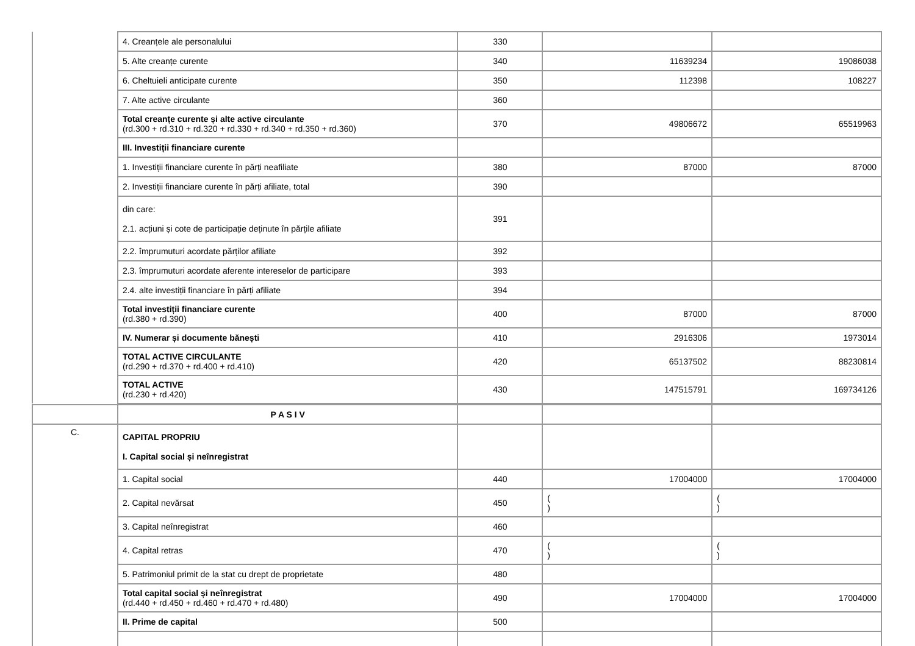| | 4. Creanțele ale personalului | 330 | | |
| | 5. Alte creanțe curente | 340 | 11639234 | 19086038 |
| | 6. Cheltuieli anticipate curente | 350 | 112398 | 108227 |
| | 7. Alte active circulante | 360 | | |
| | Total creanțe curente și alte active circulante (rd.300 + rd.310 + rd.320 + rd.330 + rd.340 + rd.350 + rd.360) | 370 | 49806672 | 65519963 |
| | III. Investiții financiare curente | | | |
| | 1. Investiții financiare curente în părți neafiliate | 380 | 87000 | 87000 |
| | 2. Investiții financiare curente în părți afiliate, total | 390 | | |
| | din care: 2.1. acțiuni și cote de participație deținute în părțile afiliate | 391 | | |
| | 2.2. împrumuturi acordate părților afiliate | 392 | | |
| | 2.3. împrumuturi acordate aferente intereselor de participare | 393 | | |
| | 2.4. alte investiții financiare în părți afiliate | 394 | | |
| | Total investiții financiare curente (rd.380 + rd.390) | 400 | 87000 | 87000 |
| | IV. Numerar și documente bănești | 410 | 2916306 | 1973014 |
| | TOTAL ACTIVE CIRCULANTE (rd.290 + rd.370 + rd.400 + rd.410) | 420 | 65137502 | 88230814 |
| | TOTAL ACTIVE (rd.230 + rd.420) | 430 | 147515791 | 169734126 |
| | P A S I V | | | |
| C. | CAPITAL PROPRIU I. Capital social și neînregistrat | | | |
| | 1. Capital social | 440 | 17004000 | 17004000 |
| | 2. Capital nevărsat | 450 | ( ) | ( ) |
| | 3. Capital neînregistrat | 460 | | |
| | 4. Capital retras | 470 | ( ) | ( ) |
| | 5. Patrimoniul primit de la stat cu drept de proprietate | 480 | | |
| | Total capital social și neînregistrat (rd.440 + rd.450 + rd.460 + rd.470 + rd.480) | 490 | 17004000 | 17004000 |
| | II. Prime de capital | 500 | | |